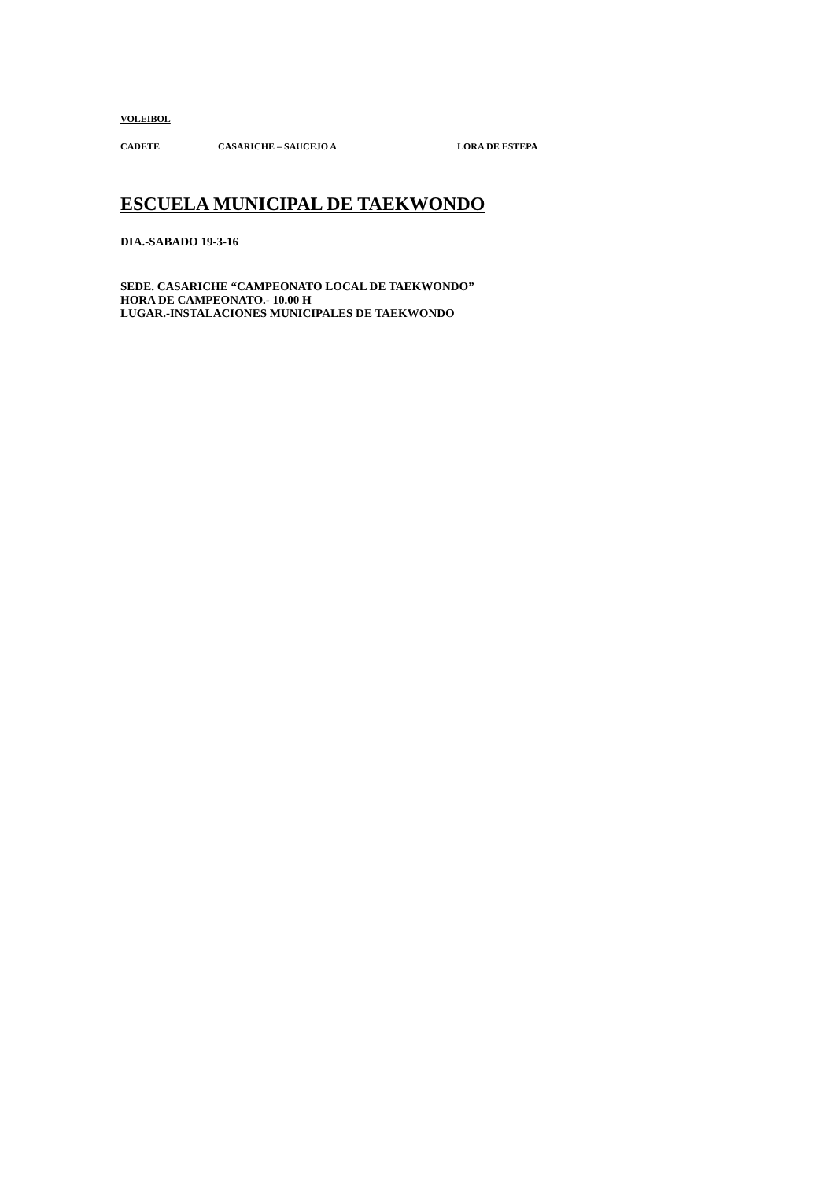VOLEIBOL
CADETE CASARICHE – SAUCEJO A LORA DE ESTEPA
ESCUELA MUNICIPAL DE TAEKWONDO
DIA.-SABADO 19-3-16
SEDE. CASARICHE “CAMPEONATO LOCAL DE TAEKWONDO”
HORA DE CAMPEONATO.- 10.00 H
LUGAR.-INSTALACIONES MUNICIPALES DE TAEKWONDO